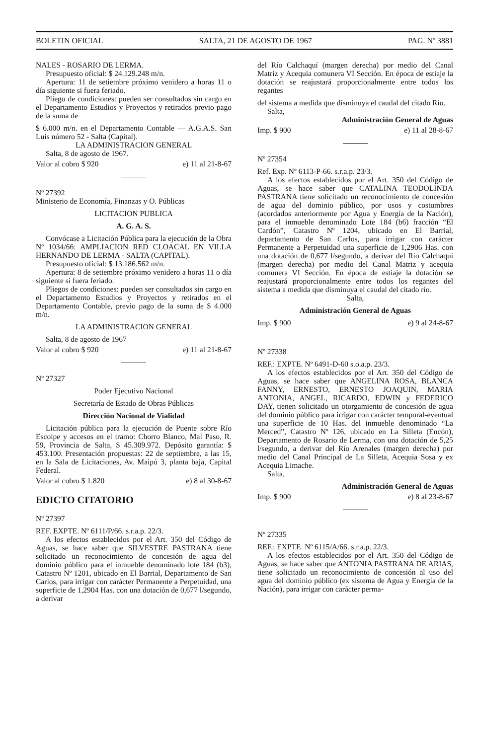BOLETIN OFICIAL SALTA, 21 DE AGOSTO DE 1967 PAG. Nº 3881
NALES - ROSARIO DE LERMA.
Presupuesto oficial: $ 24.129.248 m/n.
Apertura: 11 de setiembre próximo venidero a horas 11 o día siguiente si fuera feriado.
Pliego de condiciones: pueden ser consultados sin cargo en el Departamento Estudios y Proyectos y retirados previo pago de la suma de
$ 6.000 m/n. en el Departamento Contable — A.G.A.S. San Luis número 52 - Salta (Capital).
LA ADMINISTRACION GENERAL
Salta, 8 de agosto de 1967.
Valor al cobro $ 920 e) 11 al 21-8-67
Nº 27392
Ministerio de Economía, Finanzas y O. Públicas
LICITACION PUBLICA
A. G. A. S.
Convócase a Licitación Pública para la ejecución de la Obra Nº 1034/66: AMPLIACION RED CLOACAL EN VILLA HERNANDO DE LERMA - SALTA (CAPITAL).
Presupuesto oficial: $ 13.186.562 m/n.
Apertura: 8 de setiembre próximo venidero a horas 11 o día siguiente si fuera feriado.
Pliegos de condiciones: pueden ser consultados sin cargo en el Departamento Estudios y Proyectos y retirados en el Departamento Contable, previo pago de la suma de $ 4.000 m/n.
LA ADMINISTRACION GENERAL
Salta, 8 de agosto de 1967
Valor al cobro $ 920 e) 11 al 21-8-67
Nº 27327
Poder Ejecutivo Nacional
Secretaría de Estado de Obras Públicas
Dirección Nacional de Vialidad
Licitación pública para la ejecución de Puente sobre Río Escoipe y accesos en el tramo: Chorro Blanco, Mal Paso, R. 59, Provincia de Salta, $ 45.309.972. Depósito garantía: $ 453.100. Presentación propuestas: 22 de septiembre, a las 15, en la Sala de Licitaciones, Av. Maipú 3, planta baja, Capital Federal.
Valor al cobro $ 1.820 e) 8 al 30-8-67
EDICTO CITATORIO
Nº 27397
REF. EXPTE. Nº 6111/P/66. s.r.a.p. 22/3.
A los efectos establecidos por el Art. 350 del Código de Aguas, se hace saber que SILVESTRE PASTRANA tiene solicitado un reconocimiento de concesión de agua del dominio público para el inmueble denominado lote 184 (b3), Catastro Nº 1201, ubicado en El Barrial, Departamento de San Carlos, para irrigar con carácter Permanente a Perpetuidad, una superficie de 1,2904 Has. con una dotación de 0,677 l/segundo, a derivar
del Río Calchaquí (margen derecha) por medio del Canal Matriz y Acequia comunera VI Sección. En época de estiaje la dotación se reajustará proporcionalmente entre todos los regantes
del sistema a medida que disminuya el caudal del citado Río.
Salta,
Administración General de Aguas
Imp. $ 900 e) 11 al 28-8-67
Nº 27354
Ref. Exp. Nº 6113-P-66. s.r.a.p. 23/3.
A los efectos establecidos por el Art. 350 del Código de Aguas, se hace saber que CATALINA TEODOLINDA PASTRANA tiene solicitado un reconocimiento de concesión de agua del dominio público, por usos y costumbres (acordados anteriormente por Agua y Energía de la Nación), para el inmueble denominado Lote 184 (b6) fracción “El Cardón”, Catastro Nº 1204, ubicado en El Barrial, departamento de San Carlos, para irrigar con carácter Permanente a Perpetuidad una superficie de 1,2906 Has. con una dotación de 0,677 l/segundo, a derivar del Río Calchaquí (margen derecha) por medio del Canal Matriz y acequia comunera VI Sección. En época de estiaje la dotación se reajustará proporcionalmente entre todos los regantes del sistema a medida que disminuya el caudal del citado río.
Salta,
Administración General de Aguas
Imp. $ 900 e) 9 al 24-8-67
Nº 27338
REF.: EXPTE. Nº 6491-D-60 s.o.a.p. 23/3.
A los efectos establecidos por el Art. 350 del Código de Aguas, se hace saber que ANGELINA ROSA, BLANCA FANNY, ERNESTO, ERNESTO JOAQUIN, MARIA ANTONIA, ANGEL, RICARDO, EDWIN y FEDERICO DAY, tienen solicitado un otorgamiento de concesión de agua del dominio público para irrigar con carácter temporal-eventual una superficie de 10 Has. del inmueble denominado “La Merced”, Catastro Nº 126, ubicado en La Silleta (Encón), Departamento de Rosario de Lerma, con una dotación de 5,25 l/segundo, a derivar del Río Arenales (margen derecha) por medio del Canal Principal de La Silleta, Acequia Sosa y ex Acequia Limache.
Salta,
Administración General de Aguas
Imp. $ 900 e) 8 al 23-8-67
Nº 27335
REF.: EXPTE. Nº 6115/A/66. s.r.a.p. 22/3.
A los efectos establecidos por el Art. 350 del Código de Aguas, se hace saber que ANTONIA PASTRANA DE ARIAS, tiene solicitado un reconocimiento de concesión al uso del agua del dominio público (ex sistema de Agua y Energía de la Nación), para irrigar con carácter perma-